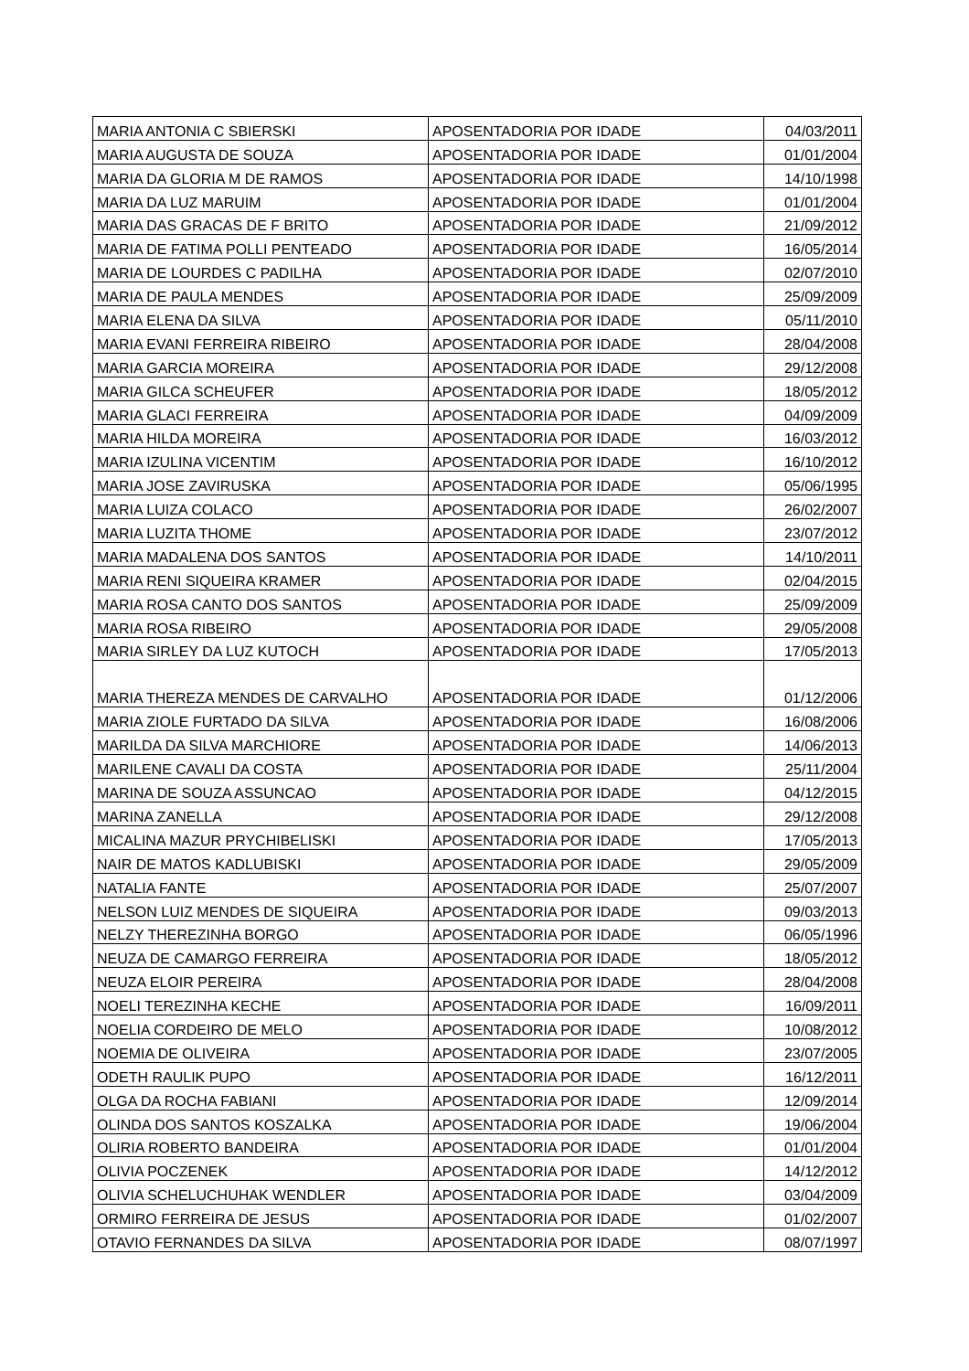| MARIA ANTONIA C SBIERSKI | APOSENTADORIA POR IDADE | 04/03/2011 |
| MARIA AUGUSTA DE SOUZA | APOSENTADORIA POR IDADE | 01/01/2004 |
| MARIA DA GLORIA M DE RAMOS | APOSENTADORIA POR IDADE | 14/10/1998 |
| MARIA DA LUZ MARUIM | APOSENTADORIA POR IDADE | 01/01/2004 |
| MARIA DAS GRACAS DE F BRITO | APOSENTADORIA POR IDADE | 21/09/2012 |
| MARIA DE FATIMA POLLI PENTEADO | APOSENTADORIA POR IDADE | 16/05/2014 |
| MARIA DE LOURDES C PADILHA | APOSENTADORIA POR IDADE | 02/07/2010 |
| MARIA DE PAULA MENDES | APOSENTADORIA POR IDADE | 25/09/2009 |
| MARIA ELENA DA SILVA | APOSENTADORIA POR IDADE | 05/11/2010 |
| MARIA EVANI FERREIRA RIBEIRO | APOSENTADORIA POR IDADE | 28/04/2008 |
| MARIA GARCIA MOREIRA | APOSENTADORIA POR IDADE | 29/12/2008 |
| MARIA GILCA SCHEUFER | APOSENTADORIA POR IDADE | 18/05/2012 |
| MARIA GLACI FERREIRA | APOSENTADORIA POR IDADE | 04/09/2009 |
| MARIA HILDA MOREIRA | APOSENTADORIA POR IDADE | 16/03/2012 |
| MARIA IZULINA VICENTIM | APOSENTADORIA POR IDADE | 16/10/2012 |
| MARIA JOSE ZAVIRUSKA | APOSENTADORIA POR IDADE | 05/06/1995 |
| MARIA LUIZA COLACO | APOSENTADORIA POR IDADE | 26/02/2007 |
| MARIA LUZITA THOME | APOSENTADORIA POR IDADE | 23/07/2012 |
| MARIA MADALENA DOS SANTOS | APOSENTADORIA POR IDADE | 14/10/2011 |
| MARIA RENI SIQUEIRA KRAMER | APOSENTADORIA POR IDADE | 02/04/2015 |
| MARIA ROSA CANTO DOS SANTOS | APOSENTADORIA POR IDADE | 25/09/2009 |
| MARIA ROSA RIBEIRO | APOSENTADORIA POR IDADE | 29/05/2008 |
| MARIA SIRLEY DA LUZ KUTOCH | APOSENTADORIA POR IDADE | 17/05/2013 |
| MARIA THEREZA MENDES DE CARVALHO | APOSENTADORIA POR IDADE | 01/12/2006 |
| MARIA ZIOLE FURTADO DA SILVA | APOSENTADORIA POR IDADE | 16/08/2006 |
| MARILDA DA SILVA MARCHIORE | APOSENTADORIA POR IDADE | 14/06/2013 |
| MARILENE CAVALI DA COSTA | APOSENTADORIA POR IDADE | 25/11/2004 |
| MARINA DE SOUZA ASSUNCAO | APOSENTADORIA POR IDADE | 04/12/2015 |
| MARINA ZANELLA | APOSENTADORIA POR IDADE | 29/12/2008 |
| MICALINA MAZUR PRYCHIBELISKI | APOSENTADORIA POR IDADE | 17/05/2013 |
| NAIR DE MATOS KADLUBISKI | APOSENTADORIA POR IDADE | 29/05/2009 |
| NATALIA FANTE | APOSENTADORIA POR IDADE | 25/07/2007 |
| NELSON LUIZ MENDES DE SIQUEIRA | APOSENTADORIA POR IDADE | 09/03/2013 |
| NELZY THEREZINHA BORGO | APOSENTADORIA POR IDADE | 06/05/1996 |
| NEUZA DE CAMARGO FERREIRA | APOSENTADORIA POR IDADE | 18/05/2012 |
| NEUZA ELOIR PEREIRA | APOSENTADORIA POR IDADE | 28/04/2008 |
| NOELI TEREZINHA KECHE | APOSENTADORIA POR IDADE | 16/09/2011 |
| NOELIA CORDEIRO DE MELO | APOSENTADORIA POR IDADE | 10/08/2012 |
| NOEMIA DE OLIVEIRA | APOSENTADORIA POR IDADE | 23/07/2005 |
| ODETH RAULIK PUPO | APOSENTADORIA POR IDADE | 16/12/2011 |
| OLGA DA ROCHA FABIANI | APOSENTADORIA POR IDADE | 12/09/2014 |
| OLINDA DOS SANTOS KOSZALKA | APOSENTADORIA POR IDADE | 19/06/2004 |
| OLIRIA ROBERTO BANDEIRA | APOSENTADORIA POR IDADE | 01/01/2004 |
| OLIVIA POCZENEK | APOSENTADORIA POR IDADE | 14/12/2012 |
| OLIVIA SCHELUCHUHAK WENDLER | APOSENTADORIA POR IDADE | 03/04/2009 |
| ORMIRO FERREIRA DE JESUS | APOSENTADORIA POR IDADE | 01/02/2007 |
| OTAVIO FERNANDES DA SILVA | APOSENTADORIA POR IDADE | 08/07/1997 |